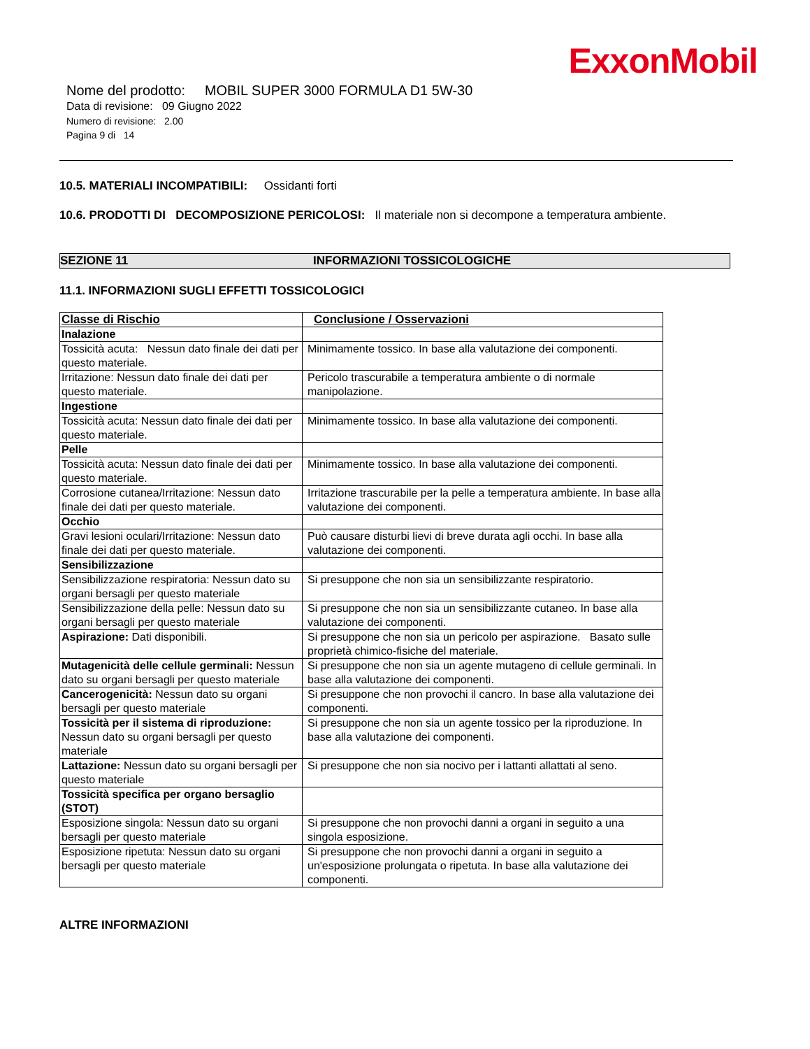ExxonMobil
Nome del prodotto: MOBIL SUPER 3000 FORMULA D1 5W-30
Data di revisione: 09 Giugno 2022
Numero di revisione: 2.00
Pagina 9 di 14
10.5. MATERIALI INCOMPATIBILI: Ossidanti forti
10.6. PRODOTTI DI DECOMPOSIZIONE PERICOLOSI: Il materiale non si decompone a temperatura ambiente.
SEZIONE 11 INFORMAZIONI TOSSICOLOGICHE
11.1. INFORMAZIONI SUGLI EFFETTI TOSSICOLOGICI
| Classe di Rischio | Conclusione / Osservazioni |
| --- | --- |
| Inalazione | |
| Tossicità acuta: Nessun dato finale dei dati per questo materiale. | Minimamente tossico. In base alla valutazione dei componenti. |
| Irritazione: Nessun dato finale dei dati per questo materiale. | Pericolo trascurabile a temperatura ambiente o di normale manipolazione. |
| Ingestione | |
| Tossicità acuta: Nessun dato finale dei dati per questo materiale. | Minimamente tossico. In base alla valutazione dei componenti. |
| Pelle | |
| Tossicità acuta: Nessun dato finale dei dati per questo materiale. | Minimamente tossico. In base alla valutazione dei componenti. |
| Corrosione cutanea/Irritazione: Nessun dato finale dei dati per questo materiale. | Irritazione trascurabile per la pelle a temperatura ambiente. In base alla valutazione dei componenti. |
| Occhio | |
| Gravi lesioni oculari/Irritazione: Nessun dato finale dei dati per questo materiale. | Può causare disturbi lievi di breve durata agli occhi. In base alla valutazione dei componenti. |
| Sensibilizzazione | |
| Sensibilizzazione respiratoria: Nessun dato su organi bersagli per questo materiale | Si presuppone che non sia un sensibilizzante respiratorio. |
| Sensibilizzazione della pelle: Nessun dato su organi bersagli per questo materiale | Si presuppone che non sia un sensibilizzante cutaneo. In base alla valutazione dei componenti. |
| Aspirazione: Dati disponibili. | Si presuppone che non sia un pericolo per aspirazione. Basato sulle proprietà chimico-fisiche del materiale. |
| Mutagenicità delle cellule germinali: Nessun dato su organi bersagli per questo materiale | Si presuppone che non sia un agente mutageno di cellule germinali. In base alla valutazione dei componenti. |
| Cancerogenicità: Nessun dato su organi bersagli per questo materiale | Si presuppone che non provochi il cancro. In base alla valutazione dei componenti. |
| Tossicità per il sistema di riproduzione: Nessun dato su organi bersagli per questo materiale | Si presuppone che non sia un agente tossico per la riproduzione. In base alla valutazione dei componenti. |
| Lattazione: Nessun dato su organi bersagli per questo materiale | Si presuppone che non sia nocivo per i lattanti allattati al seno. |
| Tossicità specifica per organo bersaglio (STOT) | |
| Esposizione singola: Nessun dato su organi bersagli per questo materiale | Si presuppone che non provochi danni a organi in seguito a una singola esposizione. |
| Esposizione ripetuta: Nessun dato su organi bersagli per questo materiale | Si presuppone che non provochi danni a organi in seguito a un'esposizione prolungata o ripetuta. In base alla valutazione dei componenti. |
ALTRE INFORMAZIONI